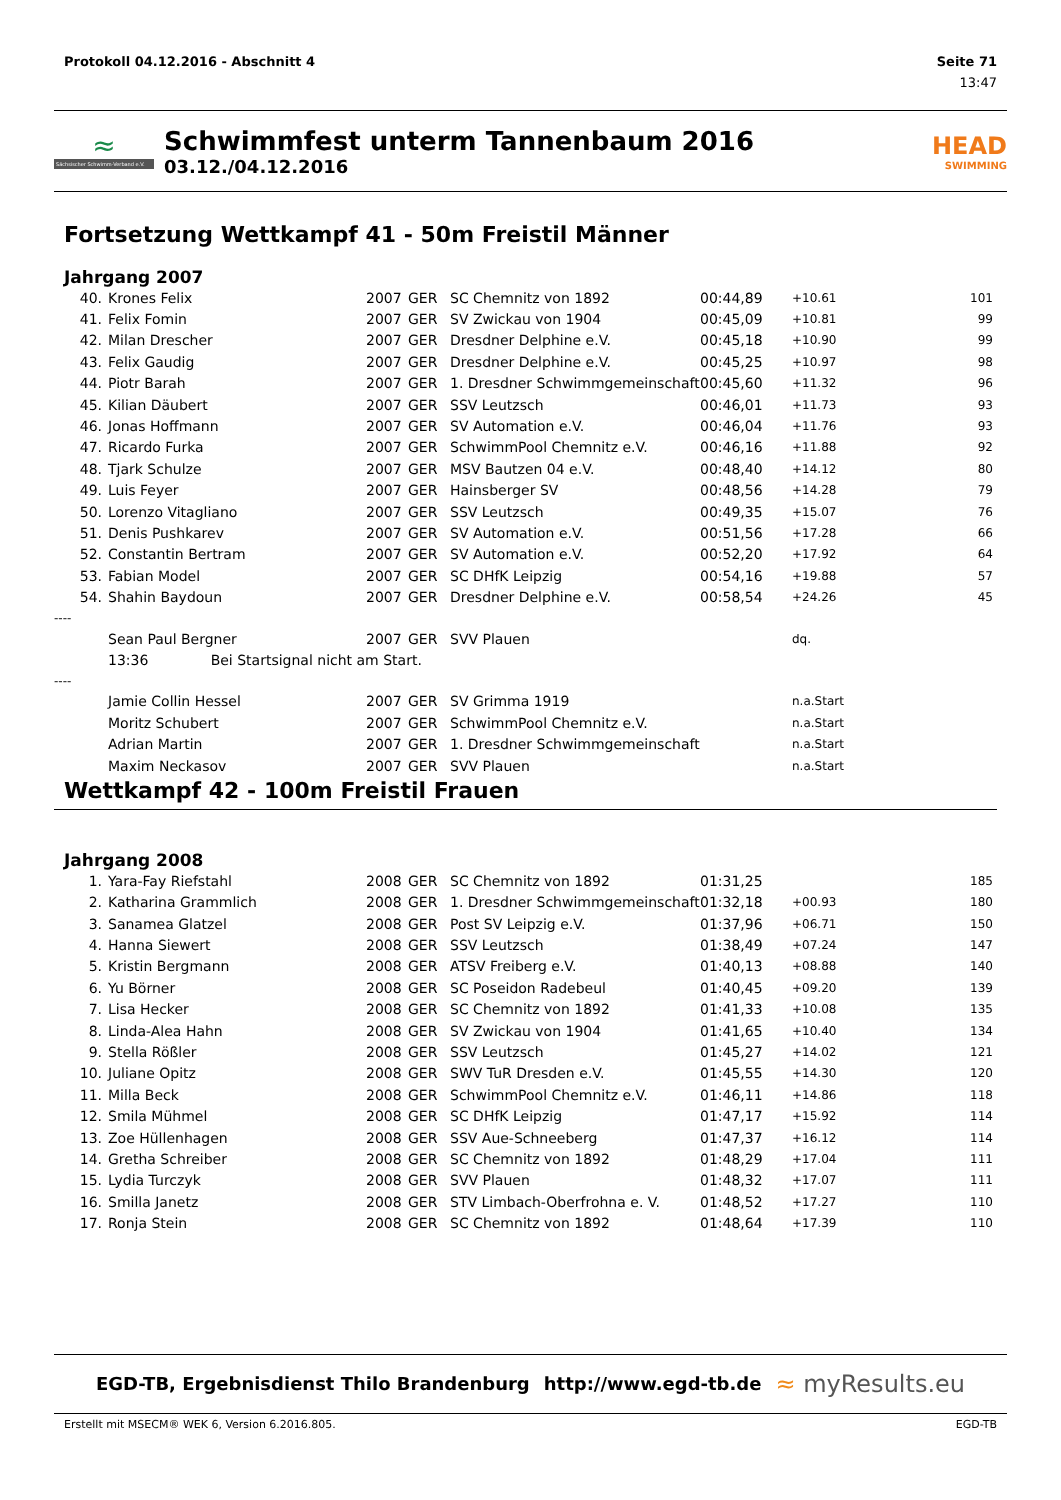Protokoll 04.12.2016 - Abschnitt 4 Seite 71
13:47
≈
Sächsischer Schwimm-Verband e.V.
Schwimmfest unterm Tannenbaum 2016
03.12./04.12.2016
HEAD
SWIMMING
Fortsetzung Wettkampf 41 - 50m Freistil Männer
Jahrgang 2007
| 40. | Krones Felix | 2007 | GER | SC Chemnitz von 1892 | 00:44,89 | +10.61 | 101 |
| 41. | Felix Fomin | 2007 | GER | SV Zwickau von 1904 | 00:45,09 | +10.81 | 99 |
| 42. | Milan Drescher | 2007 | GER | Dresdner Delphine e.V. | 00:45,18 | +10.90 | 99 |
| 43. | Felix Gaudig | 2007 | GER | Dresdner Delphine e.V. | 00:45,25 | +10.97 | 98 |
| 44. | Piotr Barah | 2007 | GER | 1. Dresdner Schwimmgemeinschaft | 00:45,60 | +11.32 | 96 |
| 45. | Kilian Däubert | 2007 | GER | SSV Leutzsch | 00:46,01 | +11.73 | 93 |
| 46. | Jonas Hoffmann | 2007 | GER | SV Automation e.V. | 00:46,04 | +11.76 | 93 |
| 47. | Ricardo Furka | 2007 | GER | SchwimmPool Chemnitz e.V. | 00:46,16 | +11.88 | 92 |
| 48. | Tjark Schulze | 2007 | GER | MSV Bautzen 04 e.V. | 00:48,40 | +14.12 | 80 |
| 49. | Luis Feyer | 2007 | GER | Hainsberger SV | 00:48,56 | +14.28 | 79 |
| 50. | Lorenzo Vitagliano | 2007 | GER | SSV Leutzsch | 00:49,35 | +15.07 | 76 |
| 51. | Denis Pushkarev | 2007 | GER | SV Automation e.V. | 00:51,56 | +17.28 | 66 |
| 52. | Constantin Bertram | 2007 | GER | SV Automation e.V. | 00:52,20 | +17.92 | 64 |
| 53. | Fabian Model | 2007 | GER | SC DHfK Leipzig | 00:54,16 | +19.88 | 57 |
| 54. | Shahin Baydoun | 2007 | GER | Dresdner Delphine e.V. | 00:58,54 | +24.26 | 45 |
| ---- | | | | | | | |
| | Sean Paul Bergner | 2007 | GER | SVV Plauen | | dq. | |
| | 13:36 Bei Startsignal nicht am Start. | | | | | | |
| ---- | | | | | | | |
| | Jamie Collin Hessel | 2007 | GER | SV Grimma 1919 | | n.a.Start | |
| | Moritz Schubert | 2007 | GER | SchwimmPool Chemnitz e.V. | | n.a.Start | |
| | Adrian Martin | 2007 | GER | 1. Dresdner Schwimmgemeinschaft | | n.a.Start | |
| | Maxim Neckasov | 2007 | GER | SVV Plauen | | n.a.Start | |
Wettkampf 42 - 100m Freistil Frauen
Jahrgang 2008
| 1. | Yara-Fay Riefstahl | 2008 | GER | SC Chemnitz von 1892 | 01:31,25 | | 185 |
| 2. | Katharina Grammlich | 2008 | GER | 1. Dresdner Schwimmgemeinschaft | 01:32,18 | +00.93 | 180 |
| 3. | Sanamea Glatzel | 2008 | GER | Post SV Leipzig e.V. | 01:37,96 | +06.71 | 150 |
| 4. | Hanna Siewert | 2008 | GER | SSV Leutzsch | 01:38,49 | +07.24 | 147 |
| 5. | Kristin Bergmann | 2008 | GER | ATSV Freiberg e.V. | 01:40,13 | +08.88 | 140 |
| 6. | Yu Börner | 2008 | GER | SC Poseidon Radebeul | 01:40,45 | +09.20 | 139 |
| 7. | Lisa Hecker | 2008 | GER | SC Chemnitz von 1892 | 01:41,33 | +10.08 | 135 |
| 8. | Linda-Alea Hahn | 2008 | GER | SV Zwickau von 1904 | 01:41,65 | +10.40 | 134 |
| 9. | Stella Rößler | 2008 | GER | SSV Leutzsch | 01:45,27 | +14.02 | 121 |
| 10. | Juliane Opitz | 2008 | GER | SWV TuR Dresden e.V. | 01:45,55 | +14.30 | 120 |
| 11. | Milla Beck | 2008 | GER | SchwimmPool Chemnitz e.V. | 01:46,11 | +14.86 | 118 |
| 12. | Smila Mühmel | 2008 | GER | SC DHfK Leipzig | 01:47,17 | +15.92 | 114 |
| 13. | Zoe Hüllenhagen | 2008 | GER | SSV Aue-Schneeberg | 01:47,37 | +16.12 | 114 |
| 14. | Gretha Schreiber | 2008 | GER | SC Chemnitz von 1892 | 01:48,29 | +17.04 | 111 |
| 15. | Lydia Turczyk | 2008 | GER | SVV Plauen | 01:48,32 | +17.07 | 111 |
| 16. | Smilla Janetz | 2008 | GER | STV Limbach-Oberfrohna e. V. | 01:48,52 | +17.27 | 110 |
| 17. | Ronja Stein | 2008 | GER | SC Chemnitz von 1892 | 01:48,64 | +17.39 | 110 |
EGD-TB, Ergebnisdienst Thilo Brandenburg http://www.egd-tb.de ≈ myResults.eu
Erstellt mit MSECM® WEK 6, Version 6.2016.805. EGD-TB